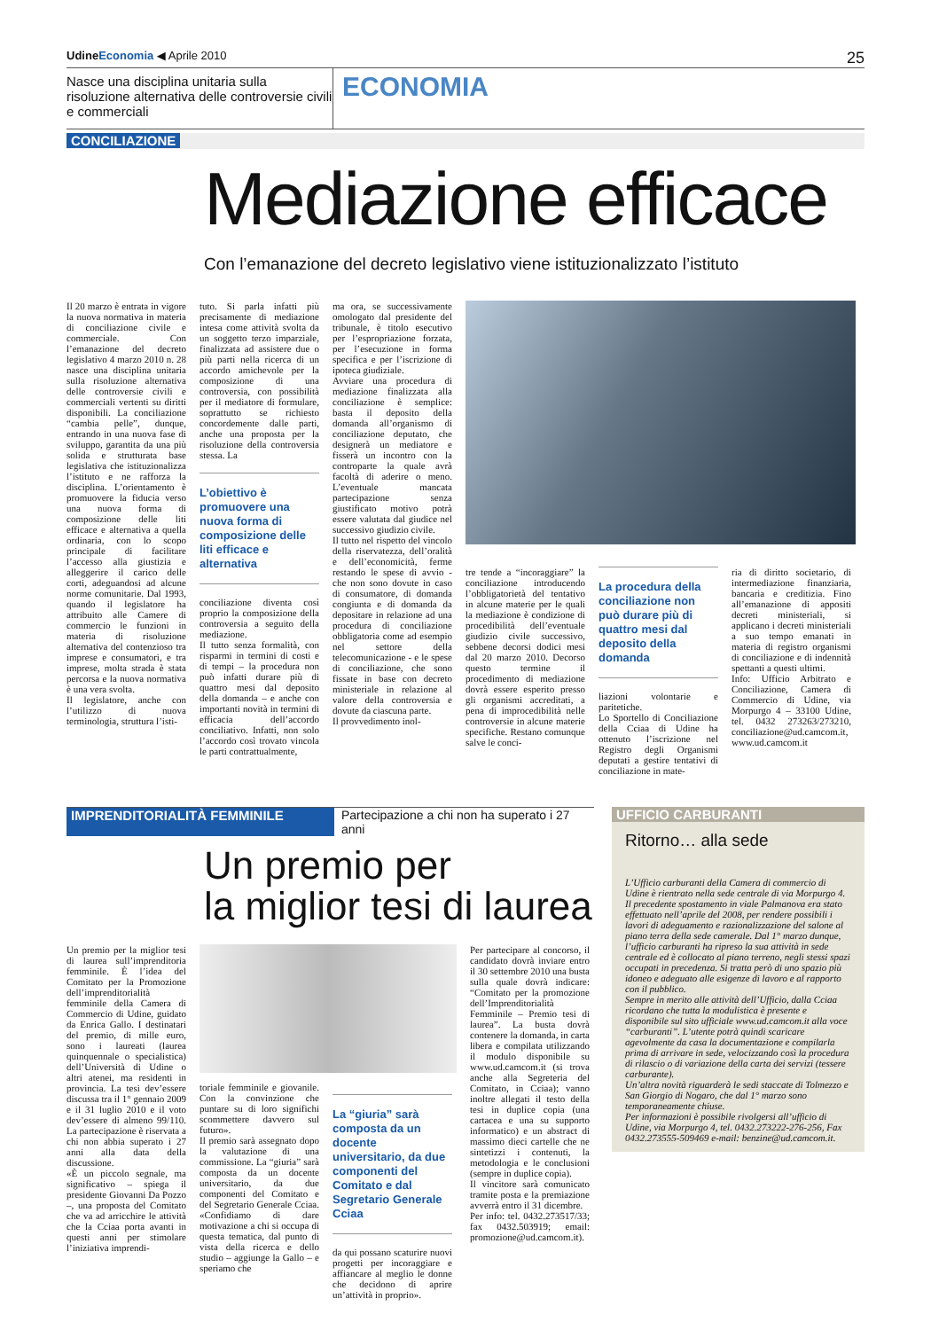Udine Economia ◀ Aprile 2010 25
Nasce una disciplina unitaria sulla risoluzione alternativa delle controversie civili e commerciali
ECONOMIA
CONCILIAZIONE
Mediazione efficace
Con l’emanazione del decreto legislativo viene istituzionalizzato l’istituto
Il 20 marzo è entrata in vigore la nuova normativa in materia di conciliazione civile e commerciale. Con l’emanazione del decreto legislativo 4 marzo 2010 n. 28 nasce una disciplina unitaria sulla risoluzione alternativa delle controversie civili e commerciali vertenti su diritti disponibili. La conciliazione “cambia pelle”, dunque, entrando in una nuova fase di sviluppo, garantita da una più solida e strutturata base legislativa che istituzionalizza l’istituto e ne rafforza la disciplina. L’orientamento è promuovere la fiducia verso una nuova forma di composizione delle liti efficace e alternativa a quella ordinaria, con lo scopo principale di facilitare l’accesso alla giustizia e alleggerire il carico delle corti, adeguandosi ad alcune norme comunitarie. Dal 1993, quando il legislatore ha attribuito alle Camere di commercio le funzioni in materia di risoluzione alternativa del contenzioso tra imprese e consumatori, e tra imprese, molta strada è stata percorsa e la nuova normativa è una vera svolta.
Il legislatore, anche con l’utilizzo di nuova terminologia, struttura l’isti-
tuto. Si parla infatti più precisamente di mediazione intesa come attività svolta da un soggetto terzo imparziale, finalizzata ad assistere due o più parti nella ricerca di un accordo amichevole per la composizione di una controversia, con possibilità per il mediatore di formulare, soprattutto se richiesto concordemente dalle parti, anche una proposta per la risoluzione della controversia stessa. La
L’obiettivo è promuovere una nuova forma di composizione delle liti efficace e alternativa
conciliazione diventa così proprio la composizione della controversia a seguito della mediazione.
Il tutto senza formalità, con risparmi in termini di costi e di tempi – la procedura non può infatti durare più di quattro mesi dal deposito della domanda – e anche con importanti novità in termini di efficacia dell’accordo conciliativo. Infatti, non solo l’accordo così trovato vincola le parti contrattualmente,
ma ora, se successivamente omologato dal presidente del tribunale, è titolo esecutivo per l’espropriazione forzata, per l’esecuzione in forma specifica e per l’iscrizione di ipoteca giudiziale.
Avviare una procedura di mediazione finalizzata alla conciliazione è semplice: basta il deposito della domanda all’organismo di conciliazione deputato, che designerà un mediatore e fisserà un incontro con la controparte la quale avrà facoltà di aderire o meno. L’eventuale mancata partecipazione senza giustificato motivo potrà essere valutata dal giudice nel successivo giudizio civile.
Il tutto nel rispetto del vincolo della riservatezza, dell’oralità e dell’economicità, ferme restando le spese di avvio - che non sono dovute in caso di consumatore, di domanda congiunta e di domanda da depositare in relazione ad una procedura di conciliazione obbligatoria come ad esempio nel settore della telecomunicazione - e le spese di conciliazione, che sono fissate in base con decreto ministeriale in relazione al valore della controversia e dovute da ciascuna parte.
Il provvedimento inol-
tre tende a “incoraggiare” la conciliazione introducendo l’obbligatorietà del tentativo in alcune materie per le quali la mediazione è condizione di procedibilità dell’eventuale giudizio civile successivo, sebbene decorsi dodici mesi dal 20 marzo 2010. Decorso questo termine il procedimento di mediazione dovrà essere esperito presso gli organismi accreditati, a pena di improcedibilità nelle controversie in alcune materie specifiche. Restano comunque salve le conci-
La procedura della conciliazione non può durare più di quattro mesi dal deposito della domanda
liazioni volontarie e paritetiche.
Lo Sportello di Conciliazione della Cciaa di Udine ha ottenuto l’iscrizione nel Registro degli Organismi deputati a gestire tentativi di conciliazione in mate-
ria di diritto societario, di intermediazione finanziaria, bancaria e creditizia. Fino all’emanazione di appositi decreti ministeriali, si applicano i decreti ministeriali a suo tempo emanati in materia di registro organismi di conciliazione e di indennità spettanti a questi ultimi.
Info: Ufficio Arbitrato e Conciliazione, Camera di Commercio di Udine, via Morpurgo 4 – 33100 Udine, tel. 0432 273263/273210, conciliazione@ud.camcom.it, www.ud.camcom.it
IMPRENDITORIALITÀ FEMMINILE Partecipazione a chi non ha superato i 27 anni
Un premio per
la miglior tesi di laurea
Un premio per la miglior tesi di laurea sull’imprenditoria femminile. È l’idea del Comitato per la Promozione dell’imprenditorialità femminile della Camera di Commercio di Udine, guidato da Enrica Gallo. I destinatari del premio, di mille euro, sono i laureati (laurea quinquennale o specialistica) dell’Università di Udine o altri atenei, ma residenti in provincia. La tesi dev’essere discussa tra il 1° gennaio 2009 e il 31 luglio 2010 e il voto dev’essere di almeno 99/110. La partecipazione è riservata a chi non abbia superato i 27 anni alla data della discussione.
«È un piccolo segnale, ma significativo – spiega il presidente Giovanni Da Pozzo –, una proposta del Comitato che va ad arricchire le attività che la Cciaa porta avanti in questi anni per stimolare l’iniziativa imprendi-
toriale femminile e giovanile. Con la convinzione che puntare su di loro significhi scommettere davvero sul futuro».
Il premio sarà assegnato dopo la valutazione di una commissione. La “giuria” sarà composta da un docente universitario, da due componenti del Comitato e del Segretario Generale Cciaa. «Confidiamo di dare motivazione a chi si occupa di questa tematica, dal punto di vista della ricerca e dello studio – aggiunge la Gallo – e speriamo che
La “giuria” sarà composta da un docente universitario, da due componenti del Comitato e dal Segretario Generale Cciaa
da qui possano scaturire nuovi progetti per incoraggiare e affiancare al meglio le donne che decidono di aprire un’attività in proprio».
Per partecipare al concorso, il candidato dovrà inviare entro il 30 settembre 2010 una busta sulla quale dovrà indicare: “Comitato per la promozione dell’Imprenditorialità Femminile – Premio tesi di laurea”. La busta dovrà contenere la domanda, in carta libera e compilata utilizzando il modulo disponibile su www.ud.camcom.it (si trova anche alla Segreteria del Comitato, in Cciaa); vanno inoltre allegati il testo della tesi in duplice copia (una cartacea e una su supporto informatico) e un abstract di massimo dieci cartelle che ne sintetizzi i contenuti, la metodologia e le conclusioni (sempre in duplice copia).
Il vincitore sarà comunicato tramite posta e la premiazione avverrà entro il 31 dicembre.
Per info: tel. 0432.273517/33; fax 0432.503919; email: promozione@ud.camcom.it).
UFFICIO CARBURANTI
Ritorno… alla sede
L’Ufficio carburanti della Camera di commercio di Udine è rientrato nella sede centrale di via Morpurgo 4. Il precedente spostamento in viale Palmanova era stato effettuato nell’aprile del 2008, per rendere possibili i lavori di adeguamento e razionalizzazione del salone al piano terra della sede camerale. Dal 1° marzo dunque, l’ufficio carburanti ha ripreso la sua attività in sede centrale ed è collocato al piano terreno, negli stessi spazi occupati in precedenza. Si tratta però di uno spazio più idoneo e adeguato alle esigenze di lavoro e al rapporto con il pubblico.
Sempre in merito alle attività dell’Ufficio, dalla Cciaa ricordano che tutta la modulistica è presente e disponibile sul sito ufficiale www.ud.camcom.it alla voce “carburanti”. L’utente potrà quindi scaricare agevolmente da casa la documentazione e compilarla prima di arrivare in sede, velocizzando così la procedura di rilascio o di variazione della carta dei servizi (tessere carburante).
Un’altra novità riguarderà le sedi staccate di Tolmezzo e San Giorgio di Nogaro, che dal 1° marzo sono temporaneamente chiuse.
Per informazioni è possibile rivolgersi all’ufficio di Udine, via Morpurgo 4, tel. 0432.273222-276-256, Fax 0432.273555-509469 e-mail: benzine@ud.camcom.it.